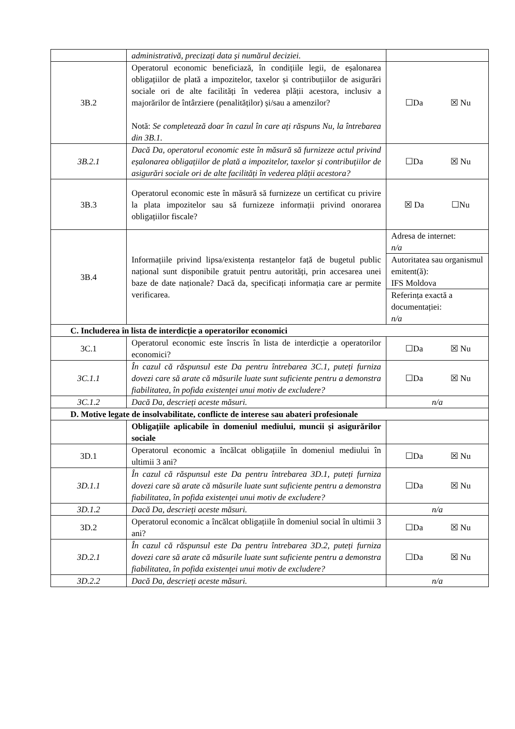| | administrativă, precizați data și numărul deciziei. | |
| 3B.2 | Operatorul economic beneficiază, în condițiile legii, de eșalonarea obligațiilor de plată a impozitelor, taxelor și contribuțiilor de asigurări sociale ori de alte facilități în vederea plății acestora, inclusiv a majorărilor de întârziere (penalităților) și/sau a amenzilor? Notă: Se completează doar în cazul în care ați răspuns Nu, la întrebarea din 3B.1. | ☐Da ☒ Nu |
| 3B.2.1 | Dacă Da, operatorul economic este în măsură să furnizeze actul privind eșalonarea obligațiilor de plată a impozitelor, taxelor și contribuțiilor de asigurări sociale ori de alte facilități în vederea plății acestora? | ☐Da ☒ Nu |
| 3B.3 | Operatorul economic este în măsură să furnizeze un certificat cu privire la plata impozitelor sau să furnizeze informații privind onorarea obligațiilor fiscale? | ☒ Da ☐Nu |
| 3B.4 | Informațiile privind lipsa/existența restanțelor față de bugetul public național sunt disponibile gratuit pentru autorități, prin accesarea unei baze de date naționale? Dacă da, specificați informația care ar permite verificarea. | Adresa de internet: n/a |
| | | Autoritatea sau organismul emitent(ă): IFS Moldova |
| | | Referința exactă a documentației: n/a |
| C. Includerea în lista de interdicție a operatorilor economici | | |
| 3C.1 | Operatorul economic este înscris în lista de interdicție a operatorilor economici? | ☐Da ☒ Nu |
| 3C.1.1 | În cazul că răspunsul este Da pentru întrebarea 3C.1, puteți furniza dovezi care să arate că măsurile luate sunt suficiente pentru a demonstra fiabilitatea, în pofida existenței unui motiv de excludere? | ☐Da ☒ Nu |
| 3C.1.2 | Dacă Da, descrieți aceste măsuri. | n/a |
| D. Motive legate de insolvabilitate, conflicte de interese sau abateri profesionale | | |
| | Obligațiile aplicabile în domeniul mediului, muncii și asigurărilor sociale | |
| 3D.1 | Operatorul economic a încălcat obligațiile în domeniul mediului în ultimii 3 ani? | ☐Da ☒ Nu |
| 3D.1.1 | În cazul că răspunsul este Da pentru întrebarea 3D.1, puteți furniza dovezi care să arate că măsurile luate sunt suficiente pentru a demonstra fiabilitatea, în pofida existenței unui motiv de excludere? | ☐Da ☒ Nu |
| 3D.1.2 | Dacă Da, descrieți aceste măsuri. | n/a |
| 3D.2 | Operatorul economic a încălcat obligațiile în domeniul social în ultimii 3 ani? | ☐Da ☒ Nu |
| 3D.2.1 | În cazul că răspunsul este Da pentru întrebarea 3D.2, puteți furniza dovezi care să arate că măsurile luate sunt suficiente pentru a demonstra fiabilitatea, în pofida existenței unui motiv de excludere? | ☐Da ☒ Nu |
| 3D.2.2 | Dacă Da, descrieți aceste măsuri. | n/a |